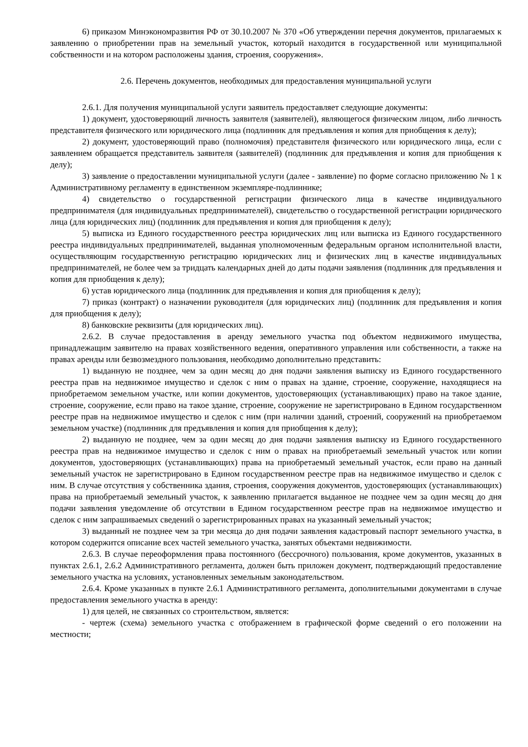6) приказом Минэкономразвития РФ от 30.10.2007 № 370 «Об утверждении перечня документов, прилагаемых к заявлению о приобретении прав на земельный участок, который находится в государственной или муниципальной собственности и на котором расположены здания, строения, сооружения».
2.6. Перечень документов, необходимых для предоставления муниципальной услуги
2.6.1. Для получения муниципальной услуги заявитель предоставляет следующие документы:
1) документ, удостоверяющий личность заявителя (заявителей), являющегося физическим лицом, либо личность представителя физического или юридического лица (подлинник для предъявления и копия для приобщения к делу);
2) документ, удостоверяющий право (полномочия) представителя физического или юридического лица, если с заявлением обращается представитель заявителя (заявителей) (подлинник для предъявления и копия для приобщения к делу);
3) заявление о предоставлении муниципальной услуги (далее - заявление) по форме согласно приложению № 1 к Административному регламенту в единственном экземпляре-подлиннике;
4) свидетельство о государственной регистрации физического лица в качестве индивидуального предпринимателя (для индивидуальных предпринимателей), свидетельство о государственной регистрации юридического лица (для юридических лиц) (подлинник для предъявления и копия для приобщения к делу);
5) выписка из Единого государственного реестра юридических лиц или выписка из Единого государственного реестра индивидуальных предпринимателей, выданная уполномоченным федеральным органом исполнительной власти, осуществляющим государственную регистрацию юридических лиц и физических лиц в качестве индивидуальных предпринимателей, не более чем за тридцать календарных дней до даты подачи заявления (подлинник для предъявления и копия для приобщения к делу);
6) устав юридического лица (подлинник для предъявления и копия для приобщения к делу);
7) приказ (контракт) о назначении руководителя (для юридических лиц) (подлинник для предъявления и копия для приобщения к делу);
8) банковские реквизиты (для юридических лиц).
2.6.2. В случае предоставления в аренду земельного участка под объектом недвижимого имущества, принадлежащим заявителю на правах хозяйственного ведения, оперативного управления или собственности, а также на правах аренды или безвозмездного пользования, необходимо дополнительно представить:
1) выданную не позднее, чем за один месяц до дня подачи заявления выписку из Единого государственного реестра прав на недвижимое имущество и сделок с ним о правах на здание, строение, сооружение, находящиеся на приобретаемом земельном участке, или копии документов, удостоверяющих (устанавливающих) право на такое здание, строение, сооружение, если право на такое здание, строение, сооружение не зарегистрировано в Едином государственном реестре прав на недвижимое имущество и сделок с ним (при наличии зданий, строений, сооружений на приобретаемом земельном участке) (подлинник для предъявления и копия для приобщения к делу);
2) выданную не позднее, чем за один месяц до дня подачи заявления выписку из Единого государственного реестра прав на недвижимое имущество и сделок с ним о правах на приобретаемый земельный участок или копии документов, удостоверяющих (устанавливающих) права на приобретаемый земельный участок, если право на данный земельный участок не зарегистрировано в Едином государственном реестре прав на недвижимое имущество и сделок с ним. В случае отсутствия у собственника здания, строения, сооружения документов, удостоверяющих (устанавливающих) права на приобретаемый земельный участок, к заявлению прилагается выданное не позднее чем за один месяц до дня подачи заявления уведомление об отсутствии в Едином государственном реестре прав на недвижимое имущество и сделок с ним запрашиваемых сведений о зарегистрированных правах на указанный земельный участок;
3) выданный не позднее чем за три месяца до дня подачи заявления кадастровый паспорт земельного участка, в котором содержится описание всех частей земельного участка, занятых объектами недвижимости.
2.6.3. В случае переоформления права постоянного (бессрочного) пользования, кроме документов, указанных в пунктах 2.6.1, 2.6.2 Административного регламента, должен быть приложен документ, подтверждающий предоставление земельного участка на условиях, установленных земельным законодательством.
2.6.4. Кроме указанных в пункте 2.6.1 Административного регламента, дополнительными документами в случае предоставления земельного участка в аренду:
1) для целей, не связанных со строительством, является:
- чертеж (схема) земельного участка с отображением в графической форме сведений о его положении на местности;